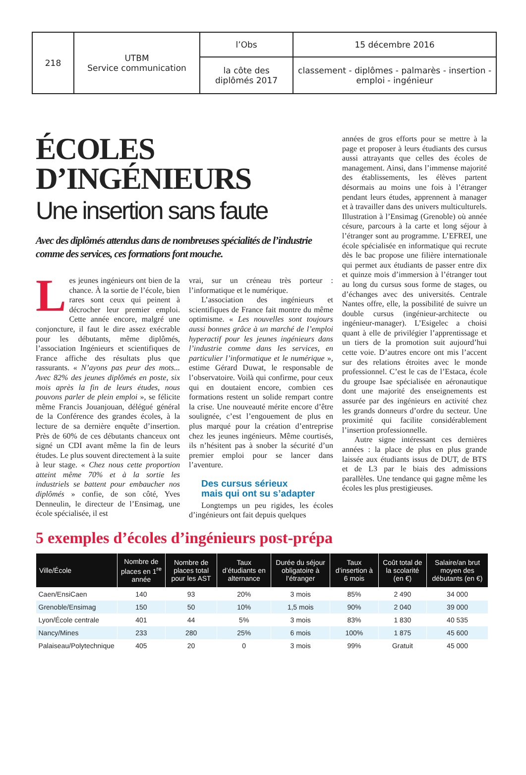| 218 | UTBM Service communication | l’Obs | 15 décembre 2016 |
| | | la côte des diplômés 2017 | classement - diplômes - palmarès - insertion - emploi - ingénieur |
ÉCOLES
D’INGÉNIEURS
Une insertion sans faute
Avec des diplômés attendus dans de nombreuses spécialités de l’industrie comme des services, ces formations font mouche.
Les jeunes ingénieurs ont bien de la chance. À la sortie de l’école, bien rares sont ceux qui peinent à décrocher leur premier emploi. Cette année encore, malgré une conjoncture, il faut le dire assez exécrable pour les débutants, même diplômés, l’association Ingénieurs et scientifiques de France affiche des résultats plus que rassurants. « N’ayons pas peur des mots... Avec 82% des jeunes diplômés en poste, six mois après la fin de leurs études, nous pouvons parler de plein emploi », se félicite même Francis Jouanjouan, délégué général de la Conférence des grandes écoles, à la lecture de sa dernière enquête d’insertion. Près de 60% de ces débutants chanceux ont signé un CDI avant même la fin de leurs études. Le plus souvent directement à la suite à leur stage. « Chez nous cette proportion atteint même 70% et à la sortie les industriels se battent pour embaucher nos diplômés » confie, de son côté, Yves Denneulin, le directeur de l’Ensimag, une école spécialisée, il est
vrai, sur un créneau très porteur : l’informatique et le numérique.
L’association des ingénieurs et scientifiques de France fait montre du même optimisme. « Les nouvelles sont toujours aussi bonnes grâce à un marché de l’emploi hyperactif pour les jeunes ingénieurs dans l’industrie comme dans les services, en particulier l’informatique et le numérique », estime Gérard Duwat, le responsable de l’observatoire. Voilà qui confirme, pour ceux qui en doutaient encore, combien ces formations restent un solide rempart contre la crise. Une nouveauté mérite encore d’être soulignée, c’est l’engouement de plus en plus marqué pour la création d’entreprise chez les jeunes ingénieurs. Même courtisés, ils n’hésitent pas à snober la sécurité d’un premier emploi pour se lancer dans l’aventure.
Des cursus sérieux
mais qui ont su s’adapter
Longtemps un peu rigides, les écoles d’ingénieurs ont fait depuis quelques
années de gros efforts pour se mettre à la page et proposer à leurs étudiants des cursus aussi attrayants que celles des écoles de management. Ainsi, dans l’immense majorité des établissements, les élèves partent désormais au moins une fois à l’étranger pendant leurs études, apprennent à manager et à travailler dans des univers multiculturels. Illustration à l’Ensimag (Grenoble) où année césure, parcours à la carte et long séjour à l’étranger sont au programme. L’EFREI, une école spécialisée en informatique qui recrute dès le bac propose une filière internationale qui permet aux étudiants de passer entre dix et quinze mois d’immersion à l’étranger tout au long du cursus sous forme de stages, ou d’échanges avec des universités. Centrale Nantes offre, elle, la possibilité de suivre un double cursus (ingénieur-architecte ou ingénieur-manager). L’Esigelec a choisi quant à elle de privilégier l’apprentissage et un tiers de la promotion suit aujourd’hui cette voie. D’autres encore ont mis l’accent sur des relations étroites avec le monde professionnel. C’est le cas de l’Estaca, école du groupe Isae spécialisée en aéronautique dont une majorité des enseignements est assurée par des ingénieurs en activité chez les grands donneurs d’ordre du secteur. Une proximité qui facilite considérablement l’insertion professionnelle.
Autre signe intéressant ces dernières années : la place de plus en plus grande laissée aux étudiants issus de DUT, de BTS et de L3 par le biais des admissions parallèles. Une tendance qui gagne même les écoles les plus prestigieuses.
5 exemples d’écoles d’ingénieurs post-prépa
| Ville/École | Nombre de places en 1<sup>re</sup> année | Nombre de places total pour les AST | Taux d’étudiants en alternance | Durée du séjour obligatoire à l’étranger | Taux d’insertion à 6 mois | Coût total de la scolarité (en €) | Salaire/an brut moyen des débutants (en €) |
| --- | --- | --- | --- | --- | --- | --- | --- |
| Caen/EnsiCaen | 140 | 93 | 20% | 3 mois | 85% | 2 490 | 34 000 |
| Grenoble/Ensimag | 150 | 50 | 10% | 1,5 mois | 90% | 2 040 | 39 000 |
| Lyon/École centrale | 401 | 44 | 5% | 3 mois | 83% | 1 830 | 40 535 |
| Nancy/Mines | 233 | 280 | 25% | 6 mois | 100% | 1 875 | 45 600 |
| Palaiseau/Polytechnique | 405 | 20 | 0 | 3 mois | 99% | Gratuit | 45 000 |